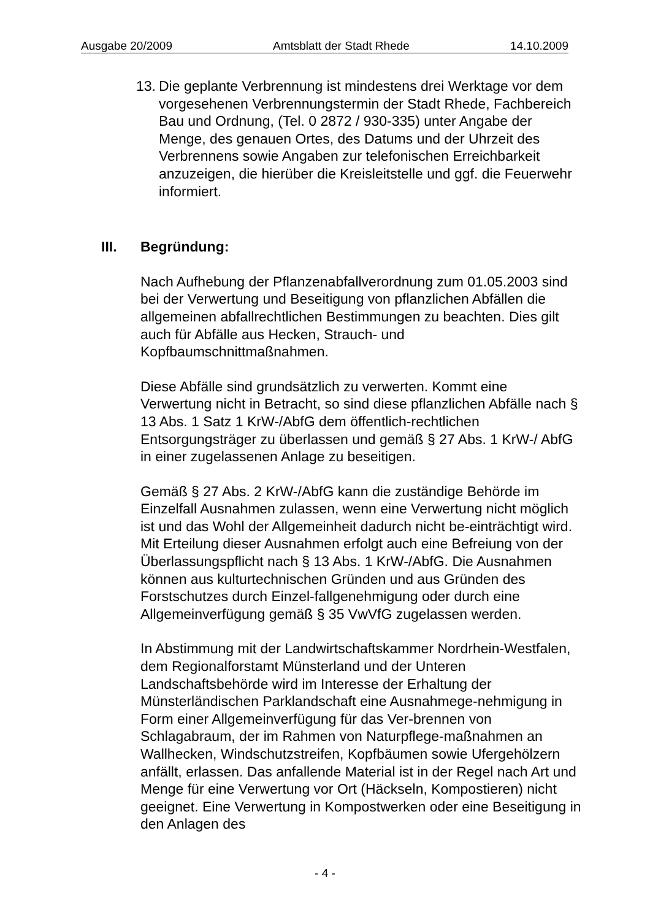Ausgabe 20/2009 Amtsblatt der Stadt Rhede 14.10.2009
13. Die geplante Verbrennung ist mindestens drei Werktage vor dem vorgesehenen Verbrennungstermin der Stadt Rhede, Fachbereich Bau und Ordnung, (Tel. 0 2872 / 930-335) unter Angabe der Menge, des genauen Ortes, des Datums und der Uhrzeit des Verbrennens sowie Angaben zur telefonischen Erreichbarkeit anzuzeigen, die hierüber die Kreisleitstelle und ggf. die Feuerwehr informiert.
III. Begründung:
Nach Aufhebung der Pflanzenabfallverordnung zum 01.05.2003 sind bei der Verwertung und Beseitigung von pflanzlichen Abfällen die allgemeinen abfallrechtlichen Bestimmungen zu beachten. Dies gilt auch für Abfälle aus Hecken, Strauch- und Kopfbaumschnittmaßnahmen.
Diese Abfälle sind grundsätzlich zu verwerten. Kommt eine Verwertung nicht in Betracht, so sind diese pflanzlichen Abfälle nach § 13 Abs. 1 Satz 1 KrW-/AbfG dem öffentlich-rechtlichen Entsorgungsträger zu überlassen und gemäß § 27 Abs. 1 KrW-/ AbfG in einer zugelassenen Anlage zu beseitigen.
Gemäß § 27 Abs. 2 KrW-/AbfG kann die zuständige Behörde im Einzelfall Ausnahmen zulassen, wenn eine Verwertung nicht möglich ist und das Wohl der Allgemeinheit dadurch nicht be-einträchtigt wird. Mit Erteilung dieser Ausnahmen erfolgt auch eine Befreiung von der Überlassungspflicht nach § 13 Abs. 1 KrW-/AbfG. Die Ausnahmen können aus kulturtechnischen Gründen und aus Gründen des Forstschutzes durch Einzel-fallgenehmigung oder durch eine Allgemeinverfügung gemäß § 35 VwVfG zugelassen werden.
In Abstimmung mit der Landwirtschaftskammer Nordrhein-Westfalen, dem Regionalforstamt Münsterland und der Unteren Landschaftsbehörde wird im Interesse der Erhaltung der Münsterländischen Parklandschaft eine Ausnahmege-nehmigung in Form einer Allgemeinverfügung für das Ver-brennen von Schlagabraum, der im Rahmen von Naturpflege-maßnahmen an Wallhecken, Windschutzstreifen, Kopfbäumen sowie Ufergehölzern anfällt, erlassen. Das anfallende Material ist in der Regel nach Art und Menge für eine Verwertung vor Ort (Häckseln, Kompostieren) nicht geeignet. Eine Verwertung in Kompostwerken oder eine Beseitigung in den Anlagen des
- 4 -